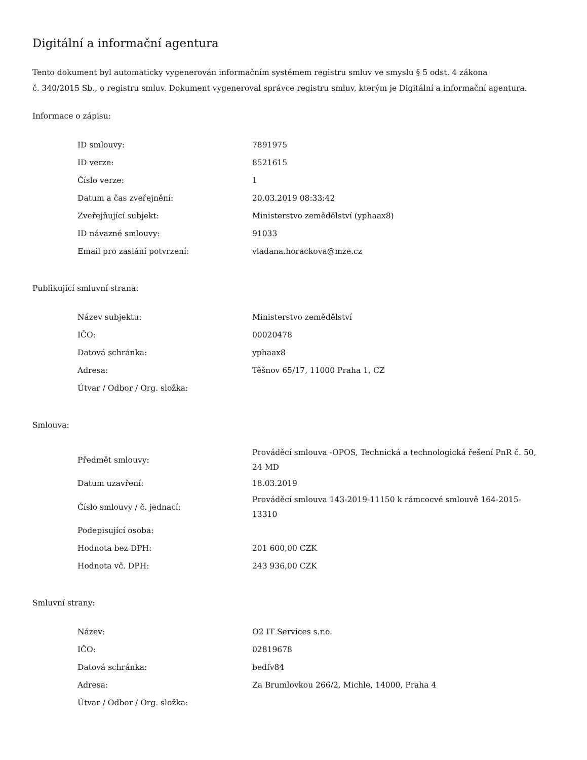Digitální a informační agentura
Tento dokument byl automaticky vygenerován informačním systémem registru smluv ve smyslu § 5 odst. 4 zákona
č. 340/2015 Sb., o registru smluv. Dokument vygeneroval správce registru smluv, kterým je Digitální a informační agentura.
Informace o zápisu:
| ID smlouvy: | 7891975 |
| ID verze: | 8521615 |
| Číslo verze: | 1 |
| Datum a čas zveřejnění: | 20.03.2019 08:33:42 |
| Zveřejňující subjekt: | Ministerstvo zemědělství (yphaax8) |
| ID návazné smlouvy: | 91033 |
| Email pro zaslání potvrzení: | vladana.horackova@mze.cz |
Publikující smluvní strana:
| Název subjektu: | Ministerstvo zemědělství |
| IČO: | 00020478 |
| Datová schránka: | yphaax8 |
| Adresa: | Těšnov 65/17, 11000 Praha 1, CZ |
| Útvar / Odbor / Org. složka: | |
Smlouva:
| Předmět smlouvy: | Prováděcí smlouva -OPOS, Technická a technologická řešení PnR č. 50, 24 MD |
| Datum uzavření: | 18.03.2019 |
| Číslo smlouvy / č. jednací: | Prováděcí smlouva 143-2019-11150 k rámcocvé smlouvě 164-2015-13310 |
| Podepisující osoba: | |
| Hodnota bez DPH: | 201 600,00 CZK |
| Hodnota vč. DPH: | 243 936,00 CZK |
Smluvní strany:
| Název: | O2 IT Services s.r.o. |
| IČO: | 02819678 |
| Datová schránka: | bedfv84 |
| Adresa: | Za Brumlovkou 266/2, Michle, 14000, Praha 4 |
| Útvar / Odbor / Org. složka: | |